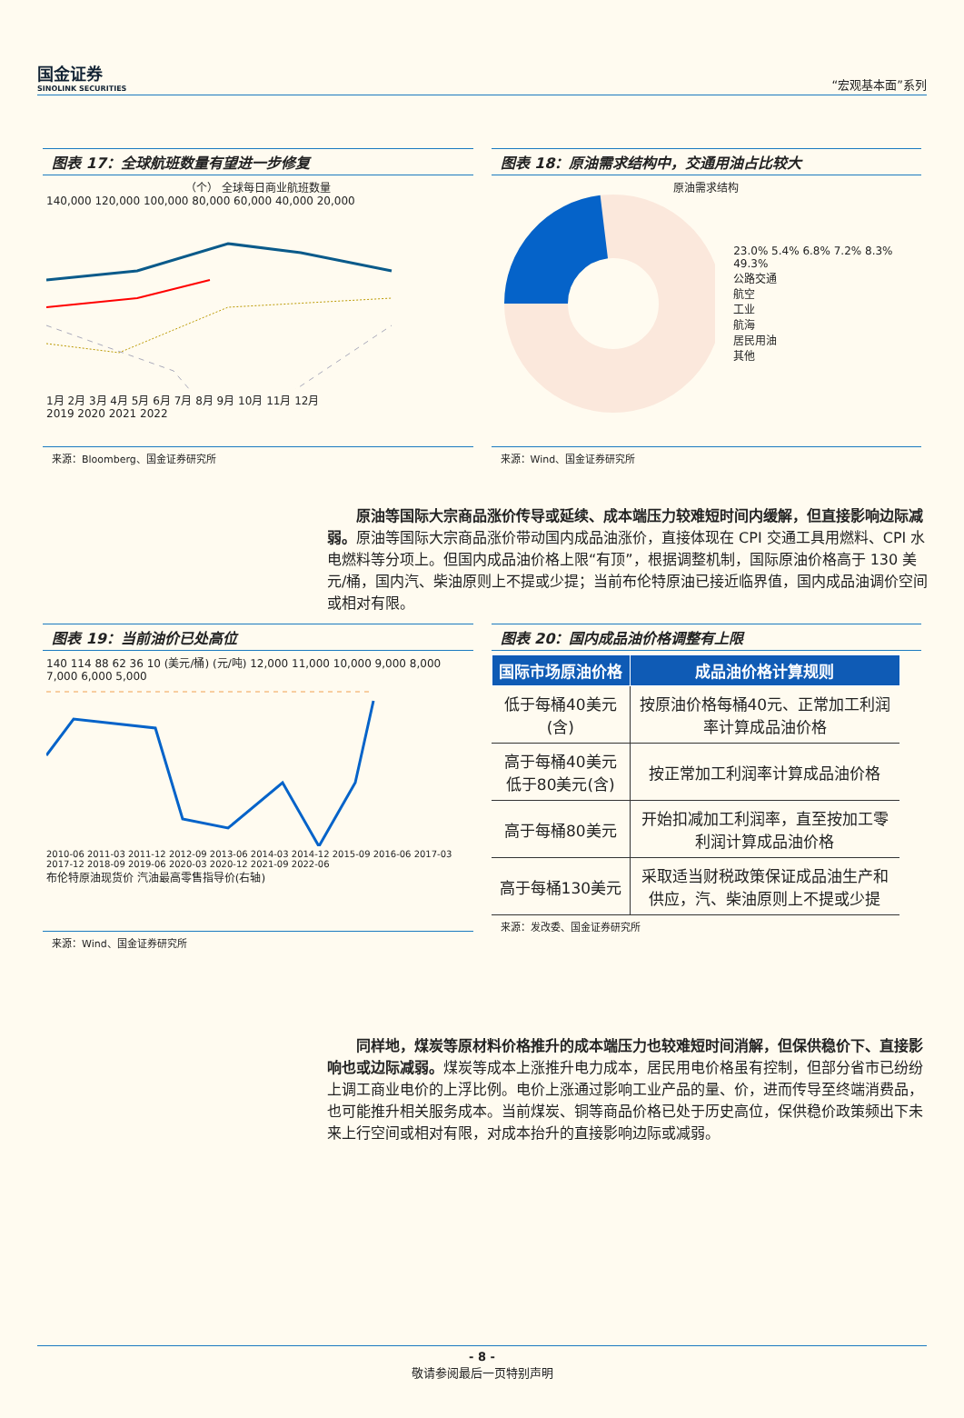国金证券
SINOLINK SECURITIES
“宏观基本面”系列
图表 17：全球航班数量有望进一步修复
（个） 全球每日商业航班数量
140,000 120,000 100,000 80,000 60,000 40,000 20,000
1月 2月 3月 4月 5月 6月 7月 8月 9月 10月 11月 12月
2019 2020 2021 2022
来源：Bloomberg、国金证券研究所
图表 18：原油需求结构中，交通用油占比较大
原油需求结构
23.0% 5.4% 6.8% 7.2% 8.3% 49.3%
公路交通
航空
工业
航海
居民用油
其他
来源：Wind、国金证券研究所
原油等国际大宗商品涨价传导或延续、成本端压力较难短时间内缓解，但直接影响边际减弱。原油等国际大宗商品涨价带动国内成品油涨价，直接体现在 CPI 交通工具用燃料、CPI 水电燃料等分项上。但国内成品油价格上限“有顶”，根据调整机制，国际原油价格高于 130 美元/桶，国内汽、柴油原则上不提或少提；当前布伦特原油已接近临界值，国内成品油调价空间或相对有限。
图表 19：当前油价已处高位
140 114 88 62 36 10 (美元/桶) (元/吨) 12,000 11,000 10,000 9,000 8,000 7,000 6,000 5,000
2010-06 2011-03 2011-12 2012-09 2013-06 2014-03 2014-12 2015-09 2016-06 2017-03 2017-12 2018-09 2019-06 2020-03 2020-12 2021-09 2022-06
布伦特原油现货价 汽油最高零售指导价(右轴)
来源：Wind、国金证券研究所
图表 20：国内成品油价格调整有上限
| 国际市场原油价格 | 成品油价格计算规则 |
| --- | --- |
| 低于每桶40美元(含) | 按原油价格每桶40元、正常加工利润率计算成品油价格 |
| 高于每桶40美元低于80美元(含) | 按正常加工利润率计算成品油价格 |
| 高于每桶80美元 | 开始扣减加工利润率，直至按加工零利润计算成品油价格 |
| 高于每桶130美元 | 采取适当财税政策保证成品油生产和供应，汽、柴油原则上不提或少提 |
来源：发改委、国金证券研究所
同样地，煤炭等原材料价格推升的成本端压力也较难短时间消解，但保供稳价下、直接影响也或边际减弱。煤炭等成本上涨推升电力成本，居民用电价格虽有控制，但部分省市已纷纷上调工商业电价的上浮比例。电价上涨通过影响工业产品的量、价，进而传导至终端消费品，也可能推升相关服务成本。当前煤炭、铜等商品价格已处于历史高位，保供稳价政策频出下未来上行空间或相对有限，对成本抬升的直接影响边际或减弱。
- 8 -
敬请参阅最后一页特别声明